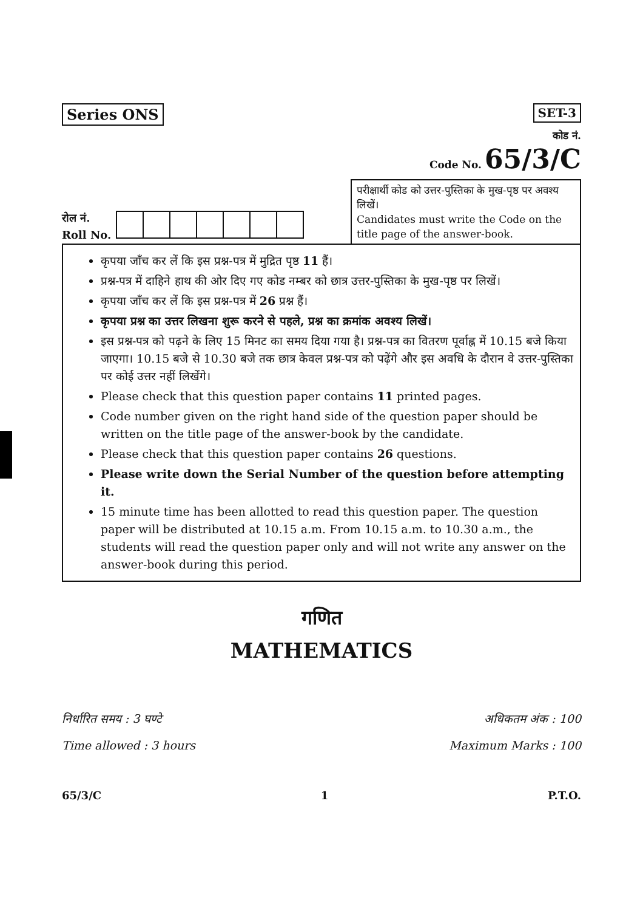Series ONS
SET-3
कोड नं.
Code No. 65/3/C
रोल नं.
Roll No.
परीक्षार्थी कोड को उत्तर-पुस्तिका के मुख-पृष्ठ पर अवश्य लिखें।
Candidates must write the Code on the title page of the answer-book.
कृपया जाँच कर लें कि इस प्रश्न-पत्र में मुद्रित पृष्ठ 11 हैं।
प्रश्न-पत्र में दाहिने हाथ की ओर दिए गए कोड नम्बर को छात्र उत्तर-पुस्तिका के मुख-पृष्ठ पर लिखें।
कृपया जाँच कर लें कि इस प्रश्न-पत्र में 26 प्रश्न हैं।
कृपया प्रश्न का उत्तर लिखना शुरू करने से पहले, प्रश्न का क्रमांक अवश्य लिखें।
इस प्रश्न-पत्र को पढ़ने के लिए 15 मिनट का समय दिया गया है। प्रश्न-पत्र का वितरण पूर्वाह्न में 10.15 बजे किया जाएगा। 10.15 बजे से 10.30 बजे तक छात्र केवल प्रश्न-पत्र को पढ़ेंगे और इस अवधि के दौरान वे उत्तर-पुस्तिका पर कोई उत्तर नहीं लिखेंगे।
Please check that this question paper contains 11 printed pages.
Code number given on the right hand side of the question paper should be written on the title page of the answer-book by the candidate.
Please check that this question paper contains 26 questions.
Please write down the Serial Number of the question before attempting it.
15 minute time has been allotted to read this question paper. The question paper will be distributed at 10.15 a.m. From 10.15 a.m. to 10.30 a.m., the students will read the question paper only and will not write any answer on the answer-book during this period.
गणित
MATHEMATICS
निर्धारित समय : 3 घण्टे
Time allowed : 3 hours
अधिकतम अंक : 100
Maximum Marks : 100
65/3/C 1 P.T.O.